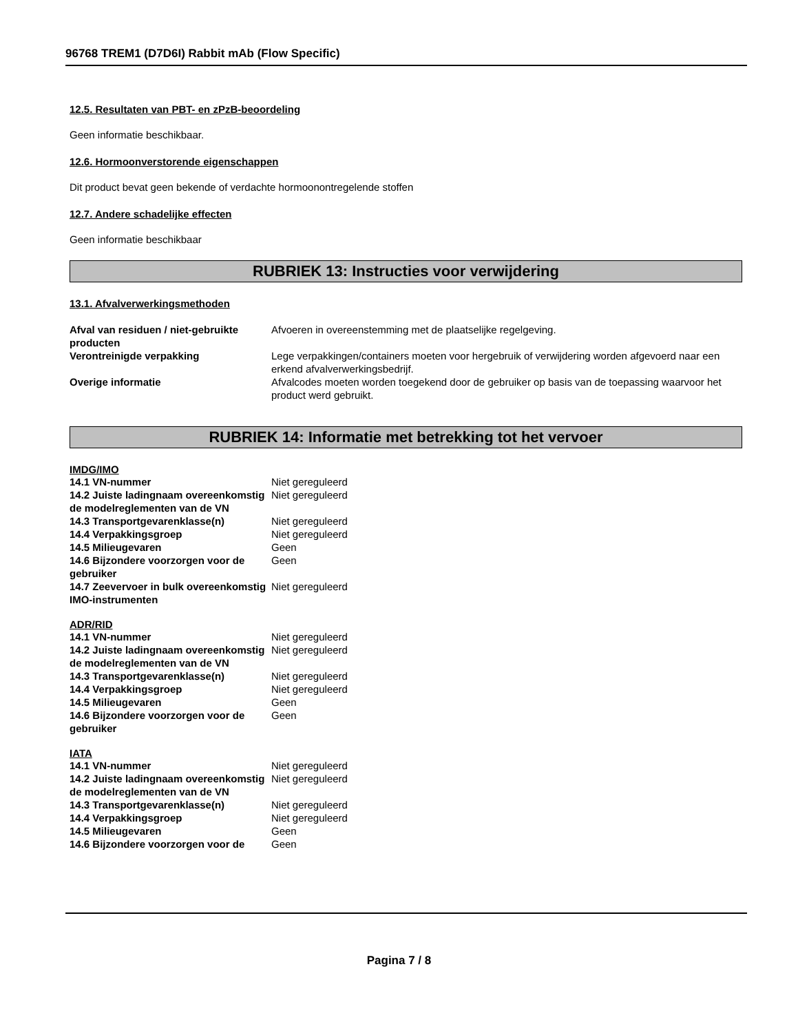96768 TREM1 (D7D6I) Rabbit mAb (Flow Specific)
12.5. Resultaten van PBT- en zPzB-beoordeling
Geen informatie beschikbaar.
12.6. Hormoonverstorende eigenschappen
Dit product bevat geen bekende of verdachte hormoonontregelende stoffen
12.7. Andere schadelijke effecten
Geen informatie beschikbaar
RUBRIEK 13: Instructies voor verwijdering
13.1. Afvalverwerkingsmethoden
| Afval van residuen / niet-gebruikte producten | Afvoeren in overeenstemming met de plaatselijke regelgeving. |
| Verontreinigde verpakking | Lege verpakkingen/containers moeten voor hergebruik of verwijdering worden afgevoerd naar een erkend afvalverwerkingsbedrijf. |
| Overige informatie | Afvalcodes moeten worden toegekend door de gebruiker op basis van de toepassing waarvoor het product werd gebruikt. |
RUBRIEK 14: Informatie met betrekking tot het vervoer
IMDG/IMO
| 14.1 VN-nummer | Niet gereguleerd |
| 14.2 Juiste ladingnaam overeenkomstig de modelreglementen van de VN | Niet gereguleerd |
| 14.3 Transportgevarenklasse(n) | Niet gereguleerd |
| 14.4 Verpakkingsgroep | Niet gereguleerd |
| 14.5 Milieugevaren | Geen |
| 14.6 Bijzondere voorzorgen voor de gebruiker | Geen |
| 14.7 Zeevervoer in bulk overeenkomstig IMO-instrumenten | Niet gereguleerd |
ADR/RID
| 14.1 VN-nummer | Niet gereguleerd |
| 14.2 Juiste ladingnaam overeenkomstig de modelreglementen van de VN | Niet gereguleerd |
| 14.3 Transportgevarenklasse(n) | Niet gereguleerd |
| 14.4 Verpakkingsgroep | Niet gereguleerd |
| 14.5 Milieugevaren | Geen |
| 14.6 Bijzondere voorzorgen voor de gebruiker | Geen |
IATA
| 14.1 VN-nummer | Niet gereguleerd |
| 14.2 Juiste ladingnaam overeenkomstig de modelreglementen van de VN | Niet gereguleerd |
| 14.3 Transportgevarenklasse(n) | Niet gereguleerd |
| 14.4 Verpakkingsgroep | Niet gereguleerd |
| 14.5 Milieugevaren | Geen |
| 14.6 Bijzondere voorzorgen voor de | Geen |
Pagina 7 / 8